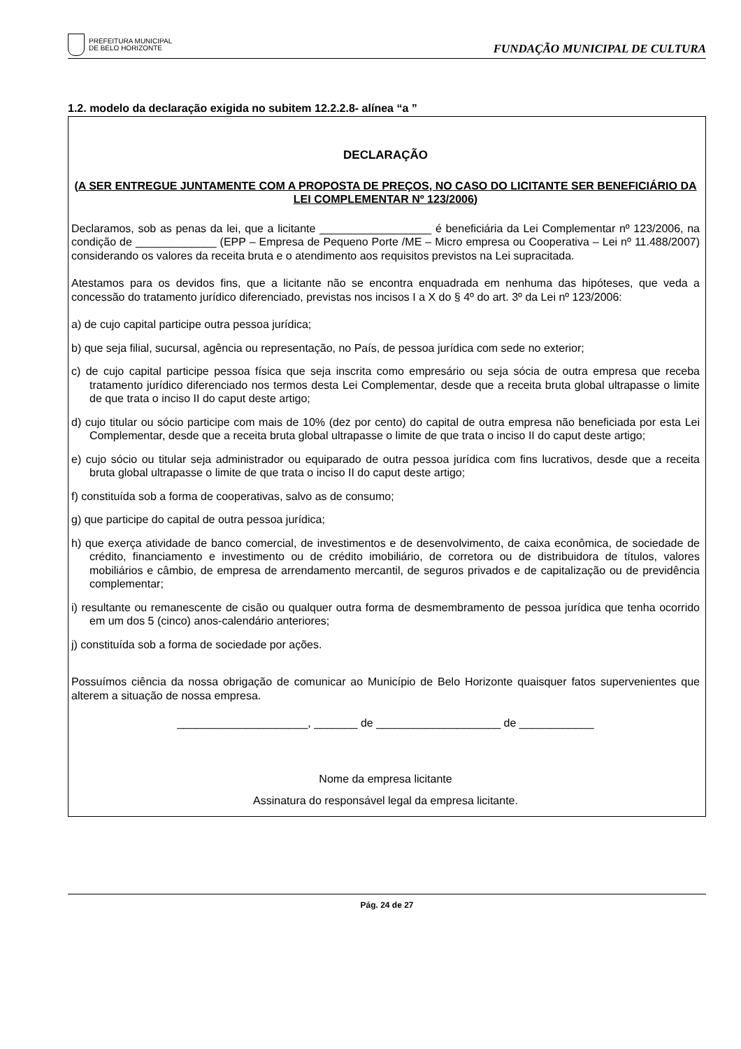PREFEITURA MUNICIPAL
DE BELO HORIZONTE
FUNDAÇÃO MUNICIPAL DE CULTURA
1.2. modelo da declaração exigida no subitem 12.2.2.8- alínea “a ”
DECLARAÇÃO
(A SER ENTREGUE JUNTAMENTE COM A PROPOSTA DE PREÇOS, NO CASO DO LICITANTE SER BENEFICIÁRIO DA LEI COMPLEMENTAR Nº 123/2006)
Declaramos, sob as penas da lei, que a licitante __________________ é beneficiária da Lei Complementar nº 123/2006, na condição de _____________ (EPP – Empresa de Pequeno Porte /ME – Micro empresa ou Cooperativa – Lei nº 11.488/2007) considerando os valores da receita bruta e o atendimento aos requisitos previstos na Lei supracitada.
Atestamos para os devidos fins, que a licitante não se encontra enquadrada em nenhuma das hipóteses, que veda a concessão do tratamento jurídico diferenciado, previstas nos incisos I a X do § 4º do art. 3º da Lei nº 123/2006:
a) de cujo capital participe outra pessoa jurídica;
b) que seja filial, sucursal, agência ou representação, no País, de pessoa jurídica com sede no exterior;
c) de cujo capital participe pessoa física que seja inscrita como empresário ou seja sócia de outra empresa que receba tratamento jurídico diferenciado nos termos desta Lei Complementar, desde que a receita bruta global ultrapasse o limite de que trata o inciso II do caput deste artigo;
d) cujo titular ou sócio participe com mais de 10% (dez por cento) do capital de outra empresa não beneficiada por esta Lei Complementar, desde que a receita bruta global ultrapasse o limite de que trata o inciso II do caput deste artigo;
e) cujo sócio ou titular seja administrador ou equiparado de outra pessoa jurídica com fins lucrativos, desde que a receita bruta global ultrapasse o limite de que trata o inciso II do caput deste artigo;
f) constituída sob a forma de cooperativas, salvo as de consumo;
g) que participe do capital de outra pessoa jurídica;
h) que exerça atividade de banco comercial, de investimentos e de desenvolvimento, de caixa econômica, de sociedade de crédito, financiamento e investimento ou de crédito imobiliário, de corretora ou de distribuidora de títulos, valores mobiliários e câmbio, de empresa de arrendamento mercantil, de seguros privados e de capitalização ou de previdência complementar;
i) resultante ou remanescente de cisão ou qualquer outra forma de desmembramento de pessoa jurídica que tenha ocorrido em um dos 5 (cinco) anos-calendário anteriores;
j) constituída sob a forma de sociedade por ações.
Possuímos ciência da nossa obrigação de comunicar ao Município de Belo Horizonte quaisquer fatos supervenientes que alterem a situação de nossa empresa.
_____________________, _______ de ____________________ de ____________
Nome da empresa licitante
Assinatura do responsável legal da empresa licitante.
Pág. 24 de 27